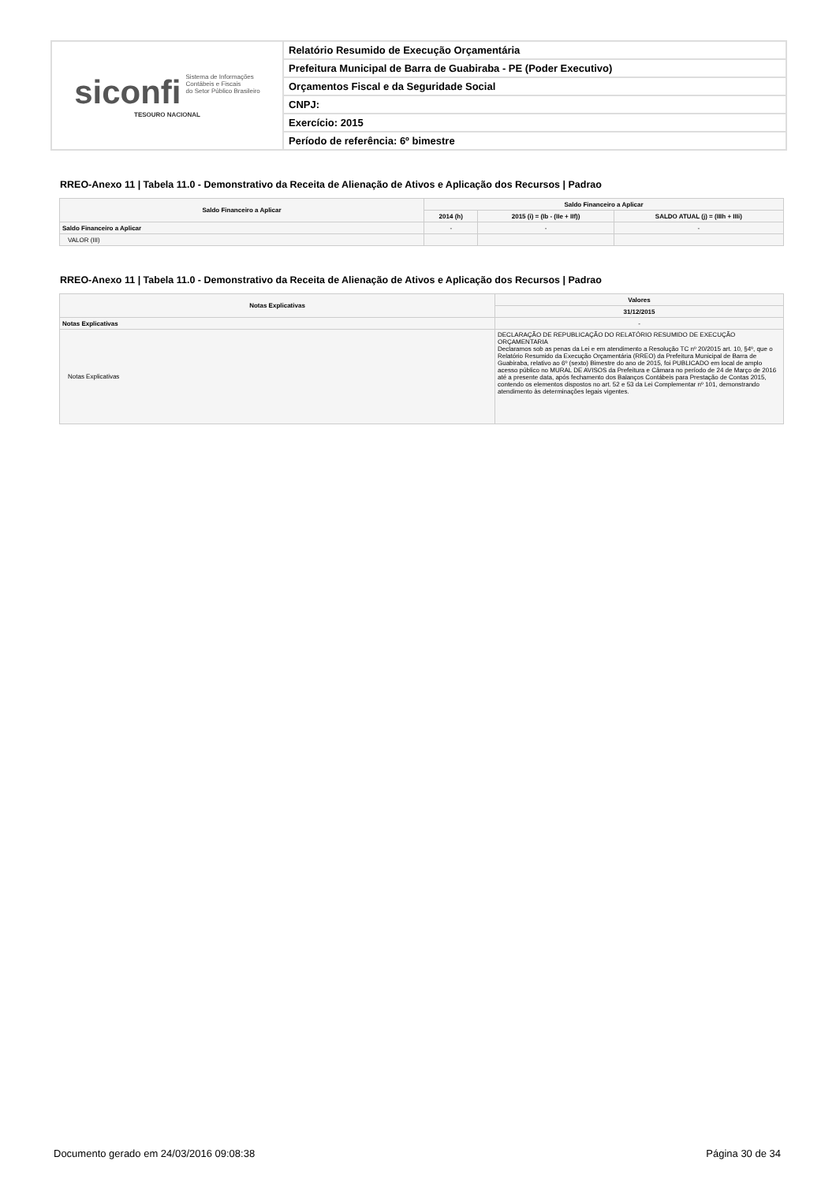siconfi Sistema de Informações
Contábeis e Fiscais
do Setor Público Brasileiro
TESOURO NACIONAL
Relatório Resumido de Execução Orçamentária
Prefeitura Municipal de Barra de Guabiraba - PE (Poder Executivo)
Orçamentos Fiscal e da Seguridade Social
CNPJ:
Exercício: 2015
Período de referência: 6º bimestre
RREO-Anexo 11 | Tabela 11.0 - Demonstrativo da Receita de Alienação de Ativos e Aplicação dos Recursos | Padrao
| Saldo Financeiro a Aplicar | Saldo Financeiro a Aplicar | | |
| --- | --- | --- | --- |
| | 2014 (h) | 2015 (i) = (Ib - (IIe + IIf)) | SALDO ATUAL (j) = (IIIh + IIIi) |
| Saldo Financeiro a Aplicar | - | - | - |
| VALOR (III) | | | |
RREO-Anexo 11 | Tabela 11.0 - Demonstrativo da Receita de Alienação de Ativos e Aplicação dos Recursos | Padrao
| Notas Explicativas | Valores |
| --- | --- |
| | 31/12/2015 |
| Notas Explicativas | - |
| Notas Explicativas | DECLARAÇÃO DE REPUBLICAÇÃO DO RELATÓRIO RESUMIDO DE EXECUÇÃO ORÇAMENTARIA Declaramos sob as penas da Lei e em atendimento a Resolução TC nº 20/2015 art. 10, §4º, que o Relatório Resumido da Execução Orçamentária (RREO) da Prefeitura Municipal de Barra de Guabiraba, relativo ao 6º (sexto) Bimestre do ano de 2015, foi PUBLICADO em local de amplo acesso público no MURAL DE AVISOS da Prefeitura e Câmara no período de 24 de Março de 2016 até a presente data, após fechamento dos Balanços Contábeis para Prestação de Contas 2015, contendo os elementos dispostos no art. 52 e 53 da Lei Complementar nº 101, demonstrando atendimento às determinações legais vigentes. |
Documento gerado em 24/03/2016 09:08:38 Página 30 de 34